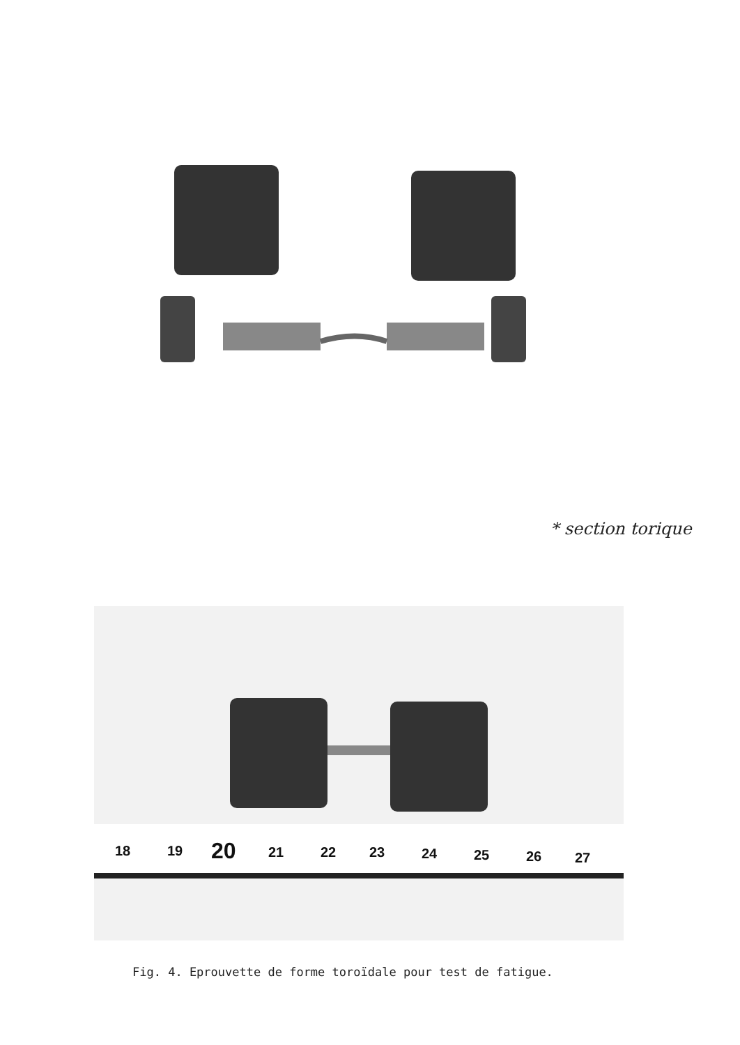* section torique
18
19
20
21
22
23
24
25
26
27
Fig. 4. Eprouvette de forme toroïdale pour test de fatigue.